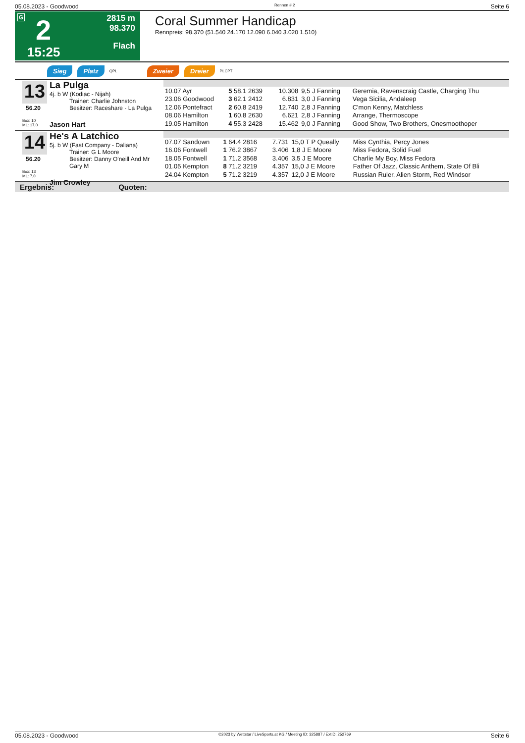05.08.2023 - Goodwood Rennen # 2 Seite 6
G 2
15:25
2815 m
98.370
Flach
Coral Summer Handicap
Rennpreis: 98.370 (51.540 24.170 12.090 6.040 3.020 1.510)
Sieg Platz QPL Zweier Dreier PLCPT
13
56.20
Box: 10
ML: 17,0
La Pulga
4j. b W (Kodiac - Nijah)
Trainer: Charlie Johnston
Besitzer: Raceshare - La Pulga
Jason Hart
| 10.07 Ayr | 5 58.1 2639 | 10.308 | 9,5 J Fanning | Geremia, Ravenscraig Castle, Charging Thu |
| 23.06 Goodwood | 3 62.1 2412 | 6.831 | 3,0 J Fanning | Vega Sicilia, Andaleep |
| 12.06 Pontefract | 2 60.8 2419 | 12.740 | 2,8 J Fanning | C'mon Kenny, Matchless |
| 08.06 Hamilton | 1 60.8 2630 | 6.621 | 2,8 J Fanning | Arrange, Thermoscope |
| 19.05 Hamilton | 4 55.3 2428 | 15.462 | 9,0 J Fanning | Good Show, Two Brothers, Onesmoothoper |
14
56.20
Box: 13
ML: 7,0
He's A Latchico
5j. b W (Fast Company - Daliana)
Trainer: G L Moore
Besitzer: Danny O'neill And Mr Gary M
Jim Crowley
| 07.07 Sandown | 1 64.4 2816 | 7.731 | 15,0 T P Queally | Miss Cynthia, Percy Jones |
| 16.06 Fontwell | 1 76.2 3867 | 3.406 | 1,8 J E Moore | Miss Fedora, Solid Fuel |
| 18.05 Fontwell | 1 71.2 3568 | 3.406 | 3,5 J E Moore | Charlie My Boy, Miss Fedora |
| 01.05 Kempton | 8 71.2 3219 | 4.357 | 15,0 J E Moore | Father Of Jazz, Classic Anthem, State Of Bli |
| 24.04 Kempton | 5 71.2 3219 | 4.357 | 12,0 J E Moore | Russian Ruler, Alien Storm, Red Windsor |
Ergebnis: Quoten:
05.08.2023 - Goodwood ©2023 by Wettstar / LiveSports.at KG / Meeting ID: 325887 / ExtID: 252769 Seite 6